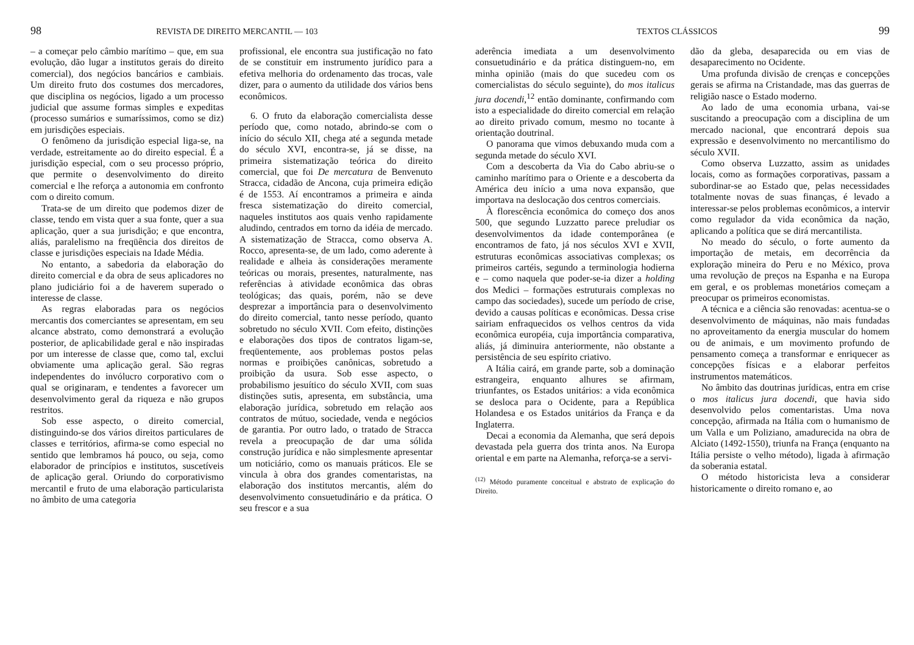98 REVISTA DE DIREITO MERCANTIL — 103
– a começar pelo câmbio marítimo – que, em sua evolução, dão lugar a institutos gerais do direito comercial), dos negócios bancários e cambiais. Um direito fruto dos costumes dos mercadores, que disciplina os negócios, ligado a um processo judicial que assume formas simples e expeditas (processo sumários e sumaríssimos, como se diz) em jurisdições especiais.
O fenômeno da jurisdição especial liga-se, na verdade, estreitamente ao do direito especial. É a jurisdição especial, com o seu processo próprio, que permite o desenvolvimento do direito comercial e lhe reforça a autonomia em confronto com o direito comum.
Trata-se de um direito que podemos dizer de classe, tendo em vista quer a sua fonte, quer a sua aplicação, quer a sua jurisdição; e que encontra, aliás, paralelismo na freqüência dos direitos de classe e jurisdições especiais na Idade Média.
No entanto, a sabedoria da elaboração do direito comercial e da obra de seus aplicadores no plano judiciário foi a de haverem superado o interesse de classe.
As regras elaboradas para os negócios mercantis dos comerciantes se apresentam, em seu alcance abstrato, como demonstrará a evolução posterior, de aplicabilidade geral e não inspiradas por um interesse de classe que, como tal, exclui obviamente uma aplicação geral. São regras independentes do invólucro corporativo com o qual se originaram, e tendentes a favorecer um desenvolvimento geral da riqueza e não grupos restritos.
Sob esse aspecto, o direito comercial, distinguindo-se dos vários direitos particulares de classes e territórios, afirma-se como especial no sentido que lembramos há pouco, ou seja, como elaborador de princípios e institutos, suscetíveis de aplicação geral. Oriundo do corporativismo mercantil e fruto de uma elaboração particularista no âmbito de uma categoria
profissional, ele encontra sua justificação no fato de se constituir em instrumento jurídico para a efetiva melhoria do ordenamento das trocas, vale dizer, para o aumento da utilidade dos vários bens econômicos.
6. O fruto da elaboração comercialista desse período que, como notado, abrindo-se com o início do século XII, chega até a segunda metade do século XVI, encontra-se, já se disse, na primeira sistematização teórica do direito comercial, que foi De mercatura de Benvenuto Stracca, cidadão de Ancona, cuja primeira edição é de 1553. Aí encontramos a primeira e ainda fresca sistematização do direito comercial, naqueles institutos aos quais venho rapidamente aludindo, centrados em torno da idéia de mercado. A sistematização de Stracca, como observa A. Rocco, apresenta-se, de um lado, como aderente à realidade e alheia às considerações meramente teóricas ou morais, presentes, naturalmente, nas referências à atividade econômica das obras teológicas; das quais, porém, não se deve desprezar a importância para o desenvolvimento do direito comercial, tanto nesse período, quanto sobretudo no século XVII. Com efeito, distinções e elaborações dos tipos de contratos ligam-se, freqüentemente, aos problemas postos pelas normas e proibições canônicas, sobretudo a proibição da usura. Sob esse aspecto, o probabilismo jesuítico do século XVII, com suas distinções sutis, apresenta, em substância, uma elaboração jurídica, sobretudo em relação aos contratos de mútuo, sociedade, venda e negócios de garantia. Por outro lado, o tratado de Stracca revela a preocupação de dar uma sólida construção jurídica e não simplesmente apresentar um noticiário, como os manuais práticos. Ele se vincula à obra dos grandes comentaristas, na elaboração dos institutos mercantis, além do desenvolvimento consuetudinário e da prática. O seu frescor e a sua
TEXTOS CLÁSSICOS 99
aderência imediata a um desenvolvimento consuetudinário e da prática distinguem-no, em minha opinião (mais do que sucedeu com os comercialistas do século seguinte), do mos italicus jura docendi,<sup>12</sup> então dominante, confirmando com isto a especialidade do direito comercial em relação ao direito privado comum, mesmo no tocante à orientação doutrinal.
O panorama que vimos debuxando muda com a segunda metade do século XVI.
Com a descoberta da Via do Cabo abriu-se o caminho marítimo para o Oriente e a descoberta da América deu início a uma nova expansão, que importava na deslocação dos centros comerciais.
À florescência econômica do começo dos anos 500, que segundo Luzzatto parece preludiar os desenvolvimentos da idade contemporânea (e encontramos de fato, já nos séculos XVI e XVII, estruturas econômicas associativas complexas; os primeiros cartéis, segundo a terminologia hodierna e – como naquela que poder-se-ia dizer a holding dos Medici – formações estruturais complexas no campo das sociedades), sucede um período de crise, devido a causas políticas e econômicas. Dessa crise sairiam enfraquecidos os velhos centros da vida econômica européia, cuja importância comparativa, aliás, já diminuira anteriormente, não obstante a persistência de seu espírito criativo.
A Itália cairá, em grande parte, sob a dominação estrangeira, enquanto alhures se afirmam, triunfantes, os Estados unitários: a vida econômica se desloca para o Ocidente, para a República Holandesa e os Estados unitários da França e da Inglaterra.
Decai a economia da Alemanha, que será depois devastada pela guerra dos trinta anos. Na Europa oriental e em parte na Alemanha, reforça-se a servi-
<sup>(12)</sup> Método puramente conceitual e abstrato de explicação do Direito.
dão da gleba, desaparecida ou em vias de desaparecimento no Ocidente.
Uma profunda divisão de crenças e concepções gerais se afirma na Cristandade, mas das guerras de religião nasce o Estado moderno.
Ao lado de uma economia urbana, vai-se suscitando a preocupação com a disciplina de um mercado nacional, que encontrará depois sua expressão e desenvolvimento no mercantilismo do século XVII.
Como observa Luzzatto, assim as unidades locais, como as formações corporativas, passam a subordinar-se ao Estado que, pelas necessidades totalmente novas de suas finanças, é levado a interessar-se pelos problemas econômicos, a intervir como regulador da vida econômica da nação, aplicando a política que se dirá mercantilista.
No meado do século, o forte aumento da importação de metais, em decorrência da exploração mineira do Peru e no México, prova uma revolução de preços na Espanha e na Europa em geral, e os problemas monetários começam a preocupar os primeiros economistas.
A técnica e a ciência são renovadas: acentua-se o desenvolvimento de máquinas, não mais fundadas no aproveitamento da energia muscular do homem ou de animais, e um movimento profundo de pensamento começa a transformar e enriquecer as concepções físicas e a elaborar perfeitos instrumentos matemáticos.
No âmbito das doutrinas jurídicas, entra em crise o mos italicus jura docendi, que havia sido desenvolvido pelos comentaristas. Uma nova concepção, afirmada na Itália com o humanismo de um Valla e um Poliziano, amadurecida na obra de Alciato (1492-1550), triunfa na França (enquanto na Itália persiste o velho método), ligada à afirmação da soberania estatal.
O método historicista leva a considerar historicamente o direito romano e, ao